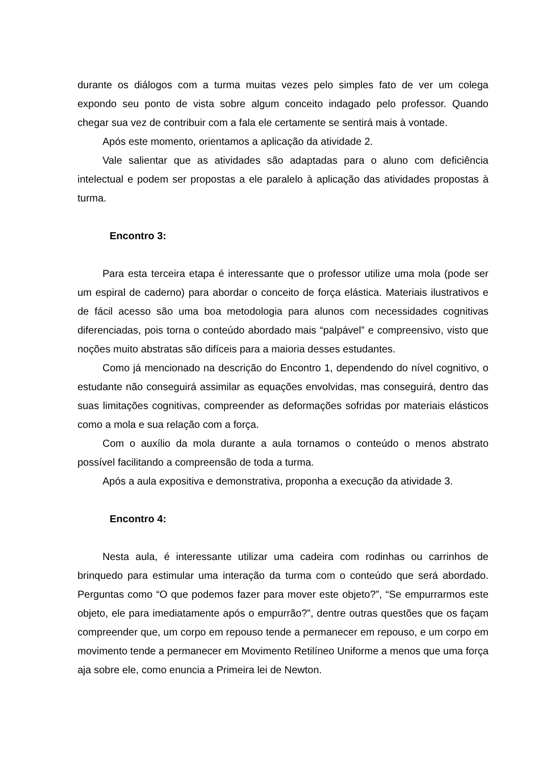durante os diálogos com a turma muitas vezes pelo simples fato de ver um colega expondo seu ponto de vista sobre algum conceito indagado pelo professor. Quando chegar sua vez de contribuir com a fala ele certamente se sentirá mais à vontade.
Após este momento, orientamos a aplicação da atividade 2.
Vale salientar que as atividades são adaptadas para o aluno com deficiência intelectual e podem ser propostas a ele paralelo à aplicação das atividades propostas à turma.
Encontro 3:
Para esta terceira etapa é interessante que o professor utilize uma mola (pode ser um espiral de caderno) para abordar o conceito de força elástica. Materiais ilustrativos e de fácil acesso são uma boa metodologia para alunos com necessidades cognitivas diferenciadas, pois torna o conteúdo abordado mais “palpável” e compreensivo, visto que noções muito abstratas são difíceis para a maioria desses estudantes.
Como já mencionado na descrição do Encontro 1, dependendo do nível cognitivo, o estudante não conseguirá assimilar as equações envolvidas, mas conseguirá, dentro das suas limitações cognitivas, compreender as deformações sofridas por materiais elásticos como a mola e sua relação com a força.
Com o auxílio da mola durante a aula tornamos o conteúdo o menos abstrato possível facilitando a compreensão de toda a turma.
Após a aula expositiva e demonstrativa, proponha a execução da atividade 3.
Encontro 4:
Nesta aula, é interessante utilizar uma cadeira com rodinhas ou carrinhos de brinquedo para estimular uma interação da turma com o conteúdo que será abordado. Perguntas como “O que podemos fazer para mover este objeto?”, “Se empurrarmos este objeto, ele para imediatamente após o empurrão?”, dentre outras questões que os façam compreender que, um corpo em repouso tende a permanecer em repouso, e um corpo em movimento tende a permanecer em Movimento Retilíneo Uniforme a menos que uma força aja sobre ele, como enuncia a Primeira lei de Newton.